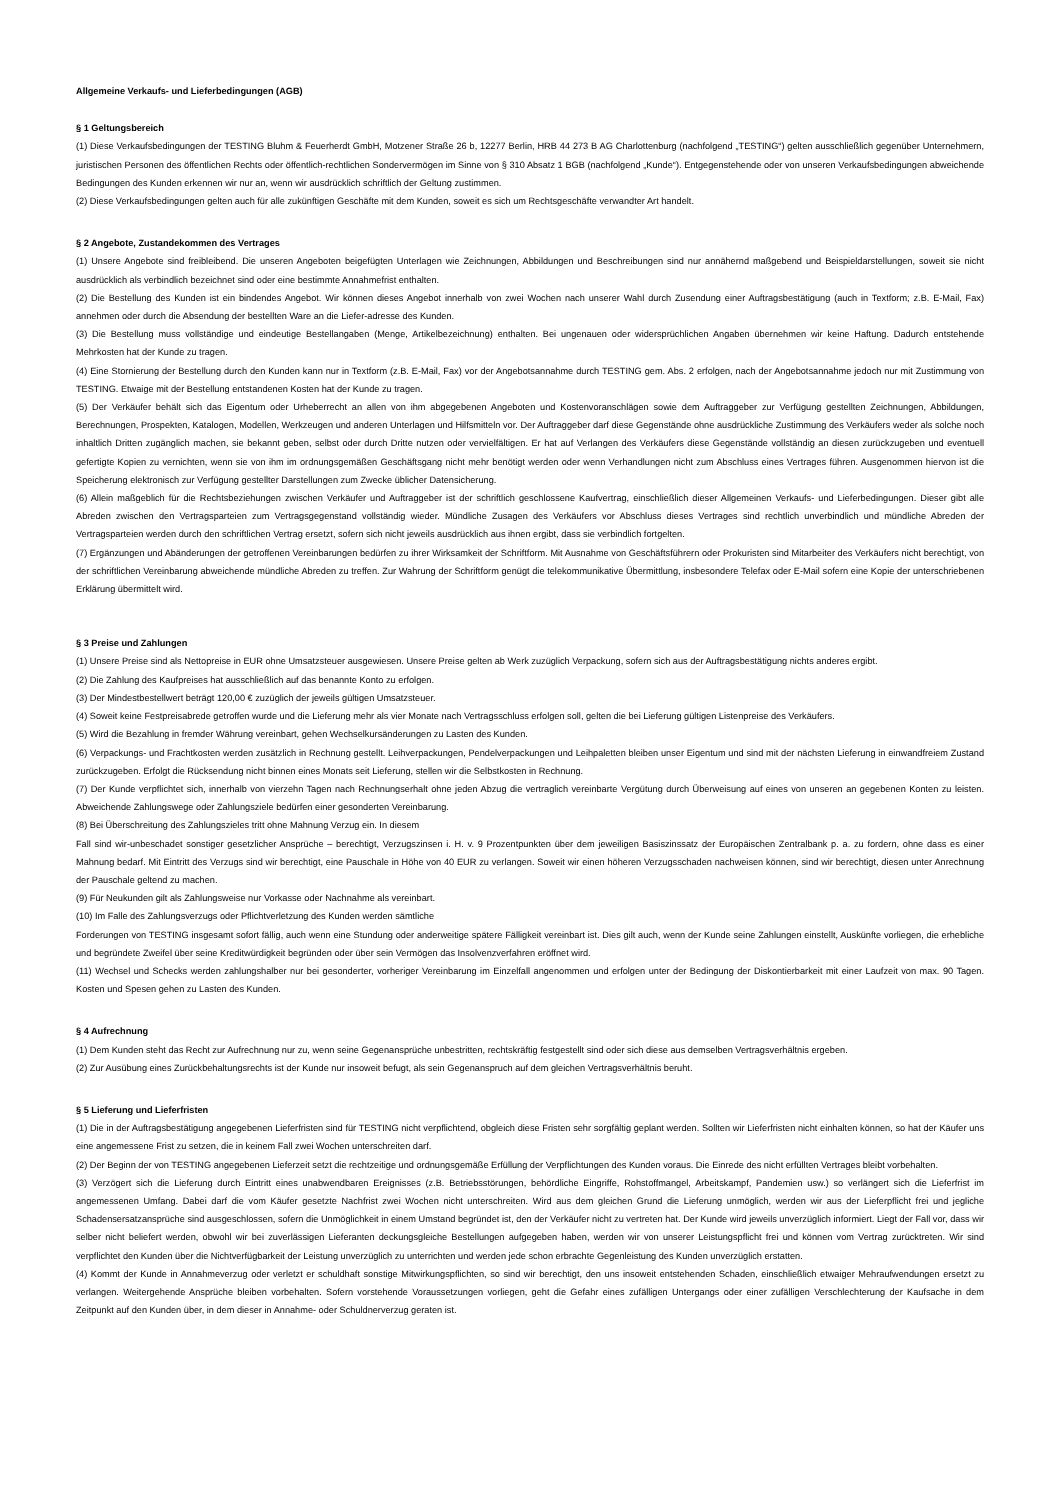Allgemeine Verkaufs- und Lieferbedingungen (AGB)
§ 1 Geltungsbereich
(1) Diese Verkaufsbedingungen der TESTING Bluhm & Feuerherdt GmbH, Motzener Straße 26 b, 12277 Berlin, HRB 44 273 B AG Charlottenburg (nachfolgend „TESTING“) gelten ausschließlich gegenüber Unternehmern, juristischen Personen des öffentlichen Rechts oder öffentlich-rechtlichen Sondervermögen im Sinne von § 310 Absatz 1 BGB (nachfolgend „Kunde“). Entgegenstehende oder von unseren Verkaufsbedingungen abweichende Bedingungen des Kunden erkennen wir nur an, wenn wir ausdrücklich schriftlich der Geltung zustimmen.
(2) Diese Verkaufsbedingungen gelten auch für alle zukünftigen Geschäfte mit dem Kunden, soweit es sich um Rechtsgeschäfte verwandter Art handelt.
§ 2 Angebote, Zustandekommen des Vertrages
(1) Unsere Angebote sind freibleibend. Die unseren Angeboten beigefügten Unterlagen wie Zeichnungen, Abbildungen und Beschreibungen sind nur annähernd maßgebend und Beispieldarstellungen, soweit sie nicht ausdrücklich als verbindlich bezeichnet sind oder eine bestimmte Annahmefrist enthalten.
(2) Die Bestellung des Kunden ist ein bindendes Angebot. Wir können dieses Angebot innerhalb von zwei Wochen nach unserer Wahl durch Zusendung einer Auftragsbestätigung (auch in Textform; z.B. E-Mail, Fax) annehmen oder durch die Absendung der bestellten Ware an die Liefer-adresse des Kunden.
(3) Die Bestellung muss vollständige und eindeutige Bestellangaben (Menge, Artikelbezeichnung) enthalten. Bei ungenauen oder widersprüchlichen Angaben übernehmen wir keine Haftung. Dadurch entstehende Mehrkosten hat der Kunde zu tragen.
(4) Eine Stornierung der Bestellung durch den Kunden kann nur in Textform (z.B. E-Mail, Fax) vor der Angebotsannahme durch TESTING gem. Abs. 2 erfolgen, nach der Angebotsannahme jedoch nur mit Zustimmung von TESTING. Etwaige mit der Bestellung entstandenen Kosten hat der Kunde zu tragen.
(5) Der Verkäufer behält sich das Eigentum oder Urheberrecht an allen von ihm abgegebenen Angeboten und Kostenvoranschlägen sowie dem Auftraggeber zur Verfügung gestellten Zeichnungen, Abbildungen, Berechnungen, Prospekten, Katalogen, Modellen, Werkzeugen und anderen Unterlagen und Hilfsmitteln vor. Der Auftraggeber darf diese Gegenstände ohne ausdrückliche Zustimmung des Verkäufers weder als solche noch inhaltlich Dritten zugänglich machen, sie bekannt geben, selbst oder durch Dritte nutzen oder vervielfältigen. Er hat auf Verlangen des Verkäufers diese Gegenstände vollständig an diesen zurückzugeben und eventuell gefertigte Kopien zu vernichten, wenn sie von ihm im ordnungsgemäßen Geschäftsgang nicht mehr benötigt werden oder wenn Verhandlungen nicht zum Abschluss eines Vertrages führen. Ausgenommen hiervon ist die Speicherung elektronisch zur Verfügung gestellter Darstellungen zum Zwecke üblicher Datensicherung.
(6) Allein maßgeblich für die Rechtsbeziehungen zwischen Verkäufer und Auftraggeber ist der schriftlich geschlossene Kaufvertrag, einschließlich dieser Allgemeinen Verkaufs- und Lieferbedingungen. Dieser gibt alle Abreden zwischen den Vertragsparteien zum Vertragsgegenstand vollständig wieder. Mündliche Zusagen des Verkäufers vor Abschluss dieses Vertrages sind rechtlich unverbindlich und mündliche Abreden der Vertragsparteien werden durch den schriftlichen Vertrag ersetzt, sofern sich nicht jeweils ausdrücklich aus ihnen ergibt, dass sie verbindlich fortgelten.
(7) Ergänzungen und Abänderungen der getroffenen Vereinbarungen bedürfen zu ihrer Wirksamkeit der Schriftform. Mit Ausnahme von Geschäftsführern oder Prokuristen sind Mitarbeiter des Verkäufers nicht berechtigt, von der schriftlichen Vereinbarung abweichende mündliche Abreden zu treffen. Zur Wahrung der Schriftform genügt die telekommunikative Übermittlung, insbesondere Telefax oder E-Mail sofern eine Kopie der unterschriebenen Erklärung übermittelt wird.
§ 3 Preise und Zahlungen
(1) Unsere Preise sind als Nettopreise in EUR ohne Umsatzsteuer ausgewiesen. Unsere Preise gelten ab Werk zuzüglich Verpackung, sofern sich aus der Auftragsbestätigung nichts anderes ergibt.
(2) Die Zahlung des Kaufpreises hat ausschließlich auf das benannte Konto zu erfolgen.
(3) Der Mindestbestellwert beträgt 120,00 € zuzüglich der jeweils gültigen Umsatzsteuer.
(4) Soweit keine Festpreisabrede getroffen wurde und die Lieferung mehr als vier Monate nach Vertragsschluss erfolgen soll, gelten die bei Lieferung gültigen Listenpreise des Verkäufers.
(5) Wird die Bezahlung in fremder Währung vereinbart, gehen Wechselkursänderungen zu Lasten des Kunden.
(6) Verpackungs- und Frachtkosten werden zusätzlich in Rechnung gestellt. Leihverpackungen, Pendelverpackungen und Leihpaletten bleiben unser Eigentum und sind mit der nächsten Lieferung in einwandfreiem Zustand zurückzugeben. Erfolgt die Rücksendung nicht binnen eines Monats seit Lieferung, stellen wir die Selbstkosten in Rechnung.
(7) Der Kunde verpflichtet sich, innerhalb von vierzehn Tagen nach Rechnungserhalt ohne jeden Abzug die vertraglich vereinbarte Vergütung durch Überweisung auf eines von unseren an gegebenen Konten zu leisten. Abweichende Zahlungswege oder Zahlungsziele bedürfen einer gesonderten Vereinbarung.
(8) Bei Überschreitung des Zahlungszieles tritt ohne Mahnung Verzug ein. In diesem
Fall sind wir-unbeschadet sonstiger gesetzlicher Ansprüche – berechtigt, Verzugszinsen i. H. v. 9 Prozentpunkten über dem jeweiligen Basiszinssatz der Europäischen Zentralbank p. a. zu fordern, ohne dass es einer Mahnung bedarf. Mit Eintritt des Verzugs sind wir berechtigt, eine Pauschale in Höhe von 40 EUR zu verlangen. Soweit wir einen höheren Verzugsschaden nachweisen können, sind wir berechtigt, diesen unter Anrechnung der Pauschale geltend zu machen.
(9) Für Neukunden gilt als Zahlungsweise nur Vorkasse oder Nachnahme als vereinbart.
(10) Im Falle des Zahlungsverzugs oder Pflichtverletzung des Kunden werden sämtliche
Forderungen von TESTING insgesamt sofort fällig, auch wenn eine Stundung oder anderweitige spätere Fälligkeit vereinbart ist. Dies gilt auch, wenn der Kunde seine Zahlungen einstellt, Auskünfte vorliegen, die erhebliche und begründete Zweifel über seine Kreditwürdigkeit begründen oder über sein Vermögen das Insolvenzverfahren eröffnet wird.
(11) Wechsel und Schecks werden zahlungshalber nur bei gesonderter, vorheriger Vereinbarung im Einzelfall angenommen und erfolgen unter der Bedingung der Diskontierbarkeit mit einer Laufzeit von max. 90 Tagen. Kosten und Spesen gehen zu Lasten des Kunden.
§ 4 Aufrechnung
(1) Dem Kunden steht das Recht zur Aufrechnung nur zu, wenn seine Gegenansprüche unbestritten, rechtskräftig festgestellt sind oder sich diese aus demselben Vertragsverhältnis ergeben.
(2) Zur Ausübung eines Zurückbehaltungsrechts ist der Kunde nur insoweit befugt, als sein Gegenanspruch auf dem gleichen Vertragsverhältnis beruht.
§ 5 Lieferung und Lieferfristen
(1) Die in der Auftragsbestätigung angegebenen Lieferfristen sind für TESTING nicht verpflichtend, obgleich diese Fristen sehr sorgfältig geplant werden. Sollten wir Lieferfristen nicht einhalten können, so hat der Käufer uns eine angemessene Frist zu setzen, die in keinem Fall zwei Wochen unterschreiten darf.
(2) Der Beginn der von TESTING angegebenen Lieferzeit setzt die rechtzeitige und ordnungsgemäße Erfüllung der Verpflichtungen des Kunden voraus. Die Einrede des nicht erfüllten Vertrages bleibt vorbehalten.
(3) Verzögert sich die Lieferung durch Eintritt eines unabwendbaren Ereignisses (z.B. Betriebsstörungen, behördliche Eingriffe, Rohstoffmangel, Arbeitskampf, Pandemien usw.) so verlängert sich die Lieferfrist im angemessenen Umfang. Dabei darf die vom Käufer gesetzte Nachfrist zwei Wochen nicht unterschreiten. Wird aus dem gleichen Grund die Lieferung unmöglich, werden wir aus der Lieferpflicht frei und jegliche Schadensersatzansprüche sind ausgeschlossen, sofern die Unmöglichkeit in einem Umstand begründet ist, den der Verkäufer nicht zu vertreten hat. Der Kunde wird jeweils unverzüglich informiert. Liegt der Fall vor, dass wir selber nicht beliefert werden, obwohl wir bei zuverlässigen Lieferanten deckungsgleiche Bestellungen aufgegeben haben, werden wir von unserer Leistungspflicht frei und können vom Vertrag zurücktreten. Wir sind verpflichtet den Kunden über die Nichtverfügbarkeit der Leistung unverzüglich zu unterrichten und werden jede schon erbrachte Gegenleistung des Kunden unverzüglich erstatten.
(4) Kommt der Kunde in Annahmeverzug oder verletzt er schuldhaft sonstige Mitwirkungspflichten, so sind wir berechtigt, den uns insoweit entstehenden Schaden, einschließlich etwaiger Mehraufwendungen ersetzt zu verlangen. Weitergehende Ansprüche bleiben vorbehalten. Sofern vorstehende Voraussetzungen vorliegen, geht die Gefahr eines zufälligen Untergangs oder einer zufälligen Verschlechterung der Kaufsache in dem Zeitpunkt auf den Kunden über, in dem dieser in Annahme- oder Schuldnerverzug geraten ist.